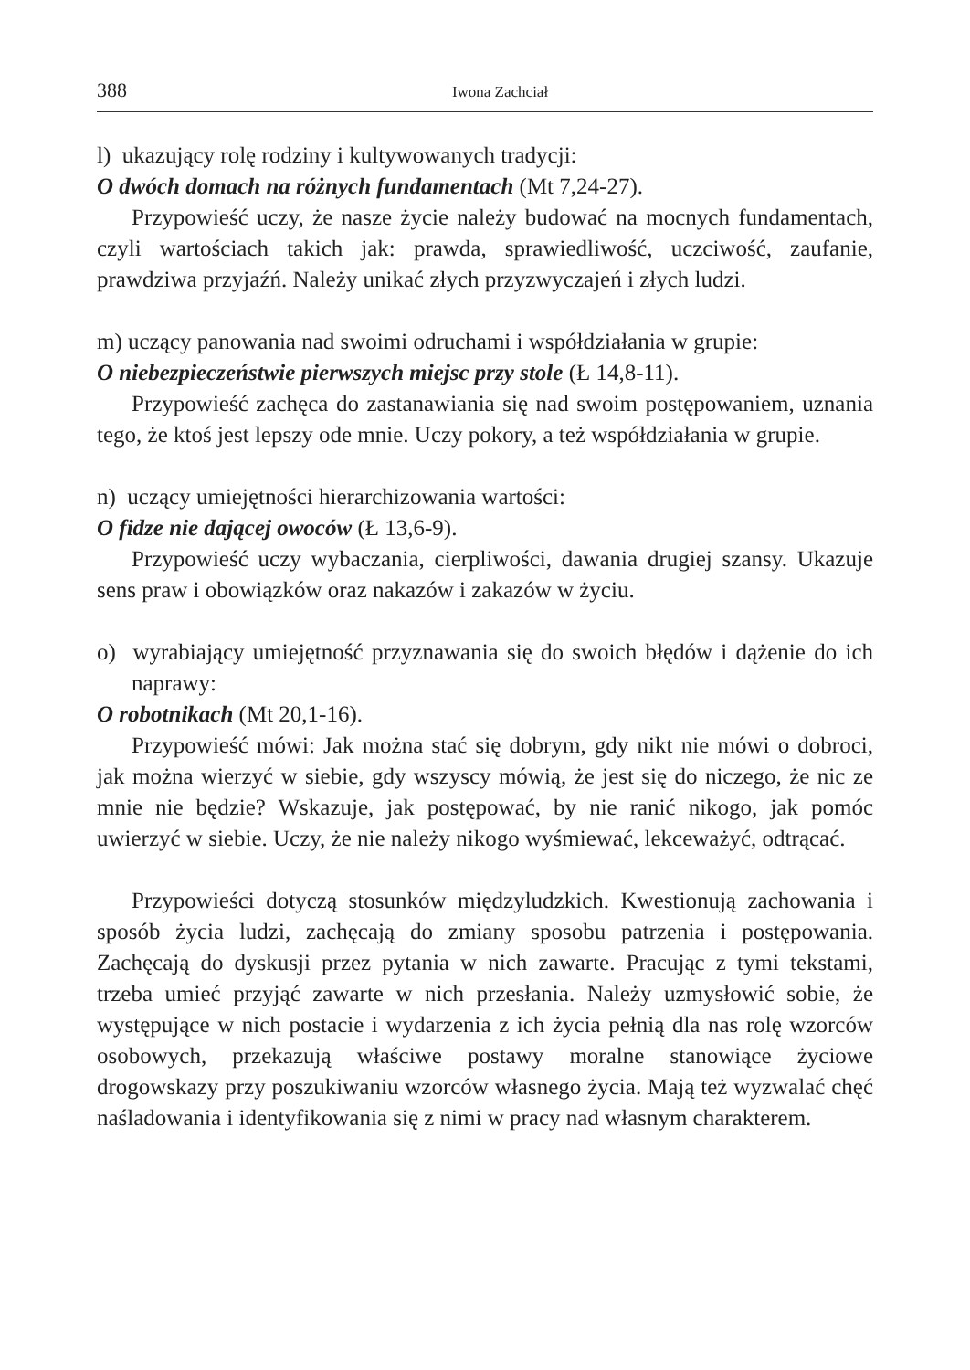388 Iwona Zachciał
l) ukazujący rolę rodziny i kultywowanych tradycji:
O dwóch domach na różnych fundamentach (Mt 7,24-27).
Przypowieść uczy, że nasze życie należy budować na mocnych fundamentach, czyli wartościach takich jak: prawda, sprawiedliwość, uczciwość, zaufanie, prawdziwa przyjaźń. Należy unikać złych przyzwyczajeń i złych ludzi.
m) uczący panowania nad swoimi odruchami i współdziałania w grupie:
O niebezpieczeństwie pierwszych miejsc przy stole (Ł 14,8-11).
Przypowieść zachęca do zastanawiania się nad swoim postępowaniem, uznania tego, że ktoś jest lepszy ode mnie. Uczy pokory, a też współdziałania w grupie.
n) uczący umiejętności hierarchizowania wartości:
O fidze nie dającej owoców (Ł 13,6-9).
Przypowieść uczy wybaczania, cierpliwości, dawania drugiej szansy. Ukazuje sens praw i obowiązków oraz nakazów i zakazów w życiu.
o) wyrabiający umiejętność przyznawania się do swoich błędów i dążenie do ich naprawy:
O robotnikach (Mt 20,1-16).
Przypowieść mówi: Jak można stać się dobrym, gdy nikt nie mówi o dobroci, jak można wierzyć w siebie, gdy wszyscy mówią, że jest się do niczego, że nic ze mnie nie będzie? Wskazuje, jak postępować, by nie ranić nikogo, jak pomóc uwierzyć w siebie. Uczy, że nie należy nikogo wyśmiewać, lekceważyć, odtrącać.
Przypowieści dotyczą stosunków międzyludzkich. Kwestionują zachowania i sposób życia ludzi, zachęcają do zmiany sposobu patrzenia i postępowania. Zachęcają do dyskusji przez pytania w nich zawarte. Pracując z tymi tekstami, trzeba umieć przyjąć zawarte w nich przesłania. Należy uzmysłowić sobie, że występujące w nich postacie i wydarzenia z ich życia pełnią dla nas rolę wzorców osobowych, przekazują właściwe postawy moralne stanowiące życiowe drogowskazy przy poszukiwaniu wzorców własnego życia. Mają też wyzwalać chęć naśladowania i identyfikowania się z nimi w pracy nad własnym charakterem.